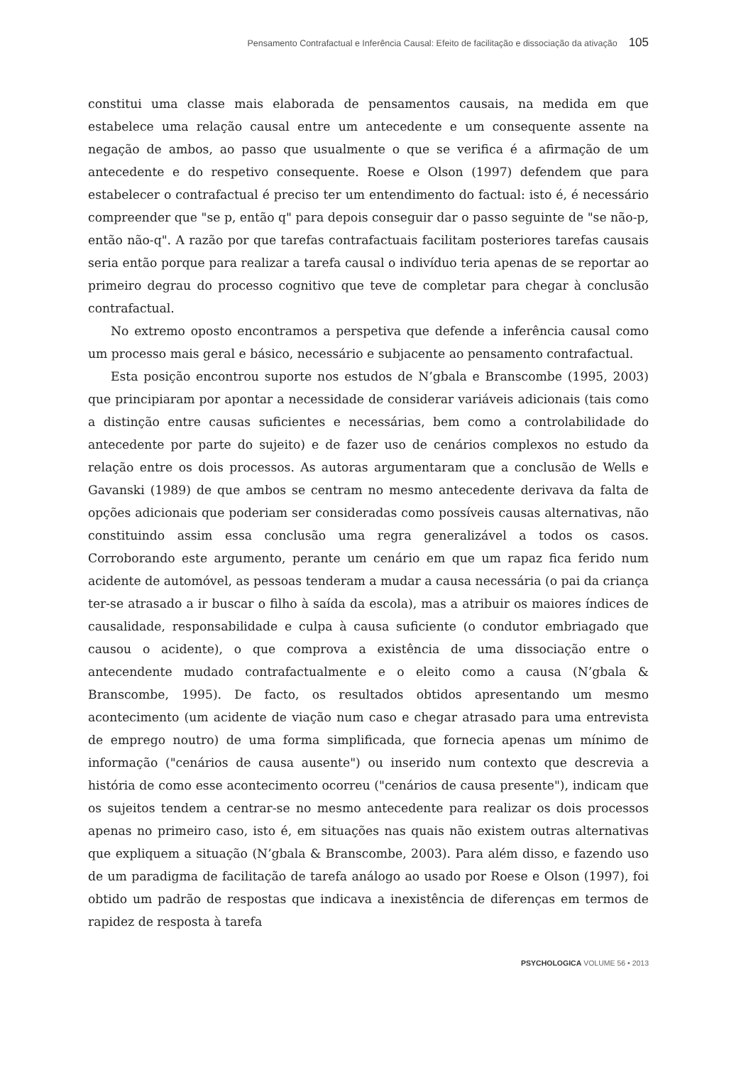Pensamento Contrafactual e Inferência Causal: Efeito de facilitação e dissociação da ativação 105
constitui uma classe mais elaborada de pensamentos causais, na medida em que estabelece uma relação causal entre um antecedente e um consequente assente na negação de ambos, ao passo que usualmente o que se verifica é a afirmação de um antecedente e do respetivo consequente. Roese e Olson (1997) defendem que para estabelecer o contrafactual é preciso ter um entendimento do factual: isto é, é necessário compreender que "se p, então q" para depois conseguir dar o passo seguinte de "se não-p, então não-q". A razão por que tarefas contrafactuais facilitam posteriores tarefas causais seria então porque para realizar a tarefa causal o indivíduo teria apenas de se reportar ao primeiro degrau do processo cognitivo que teve de completar para chegar à conclusão contrafactual.
No extremo oposto encontramos a perspetiva que defende a inferência causal como um processo mais geral e básico, necessário e subjacente ao pensamento contrafactual.
Esta posição encontrou suporte nos estudos de N’gbala e Branscombe (1995, 2003) que principiaram por apontar a necessidade de considerar variáveis adicionais (tais como a distinção entre causas suficientes e necessárias, bem como a controlabilidade do antecedente por parte do sujeito) e de fazer uso de cenários complexos no estudo da relação entre os dois processos. As autoras argumentaram que a conclusão de Wells e Gavanski (1989) de que ambos se centram no mesmo antecedente derivava da falta de opções adicionais que poderiam ser consideradas como possíveis causas alternativas, não constituindo assim essa conclusão uma regra generalizável a todos os casos. Corroborando este argumento, perante um cenário em que um rapaz fica ferido num acidente de automóvel, as pessoas tenderam a mudar a causa necessária (o pai da criança ter-se atrasado a ir buscar o filho à saída da escola), mas a atribuir os maiores índices de causalidade, responsabilidade e culpa à causa suficiente (o condutor embriagado que causou o acidente), o que comprova a existência de uma dissociação entre o antecendente mudado contrafactualmente e o eleito como a causa (N’gbala & Branscombe, 1995). De facto, os resultados obtidos apresentando um mesmo acontecimento (um acidente de viação num caso e chegar atrasado para uma entrevista de emprego noutro) de uma forma simplificada, que fornecia apenas um mínimo de informação ("cenários de causa ausente") ou inserido num contexto que descrevia a história de como esse acontecimento ocorreu ("cenários de causa presente"), indicam que os sujeitos tendem a centrar-se no mesmo antecedente para realizar os dois processos apenas no primeiro caso, isto é, em situações nas quais não existem outras alternativas que expliquem a situação (N’gbala & Branscombe, 2003). Para além disso, e fazendo uso de um paradigma de facilitação de tarefa análogo ao usado por Roese e Olson (1997), foi obtido um padrão de respostas que indicava a inexistência de diferenças em termos de rapidez de resposta à tarefa
PSYCHOLOGICA VOLUME 56 • 2013